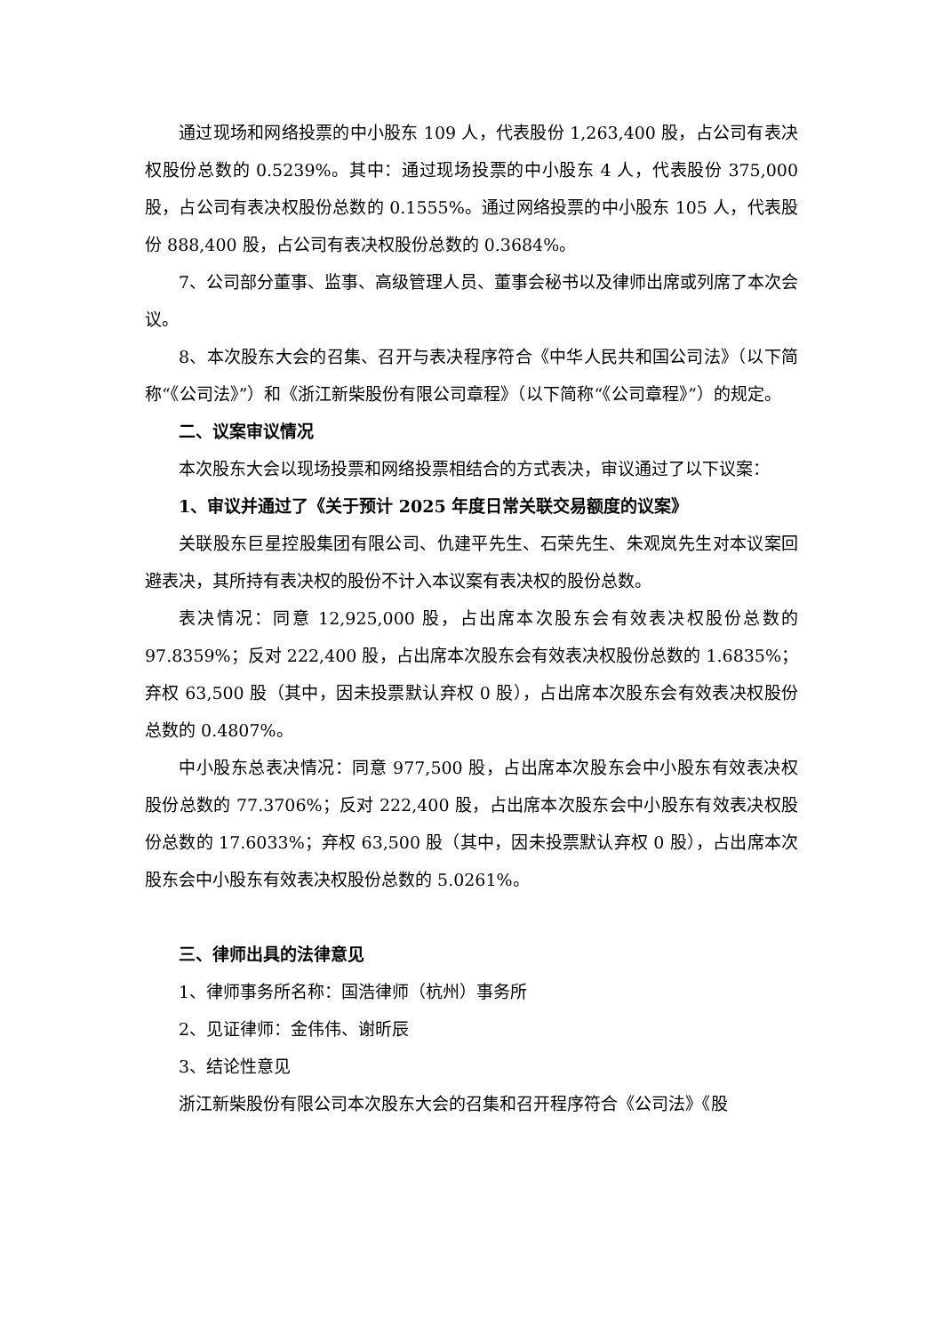通过现场和网络投票的中小股东 109 人，代表股份 1,263,400 股，占公司有表决权股份总数的 0.5239%。其中：通过现场投票的中小股东 4 人，代表股份 375,000 股，占公司有表决权股份总数的 0.1555%。通过网络投票的中小股东 105 人，代表股份 888,400 股，占公司有表决权股份总数的 0.3684%。
7、公司部分董事、监事、高级管理人员、董事会秘书以及律师出席或列席了本次会议。
8、本次股东大会的召集、召开与表决程序符合《中华人民共和国公司法》（以下简称“《公司法》”）和《浙江新柴股份有限公司章程》（以下简称“《公司章程》”）的规定。
二、议案审议情况
本次股东大会以现场投票和网络投票相结合的方式表决，审议通过了以下议案：
1、审议并通过了《关于预计 2025 年度日常关联交易额度的议案》
关联股东巨星控股集团有限公司、仇建平先生、石荣先生、朱观岚先生对本议案回避表决，其所持有表决权的股份不计入本议案有表决权的股份总数。
表决情况：同意 12,925,000 股，占出席本次股东会有效表决权股份总数的 97.8359%；反对 222,400 股，占出席本次股东会有效表决权股份总数的 1.6835%；弃权 63,500 股（其中，因未投票默认弃权 0 股），占出席本次股东会有效表决权股份总数的 0.4807%。
中小股东总表决情况：同意 977,500 股，占出席本次股东会中小股东有效表决权股份总数的 77.3706%；反对 222,400 股，占出席本次股东会中小股东有效表决权股份总数的 17.6033%；弃权 63,500 股（其中，因未投票默认弃权 0 股），占出席本次股东会中小股东有效表决权股份总数的 5.0261%。
三、律师出具的法律意见
1、律师事务所名称：国浩律师（杭州）事务所
2、见证律师：金伟伟、谢昕辰
3、结论性意见
浙江新柴股份有限公司本次股东大会的召集和召开程序符合《公司法》《股